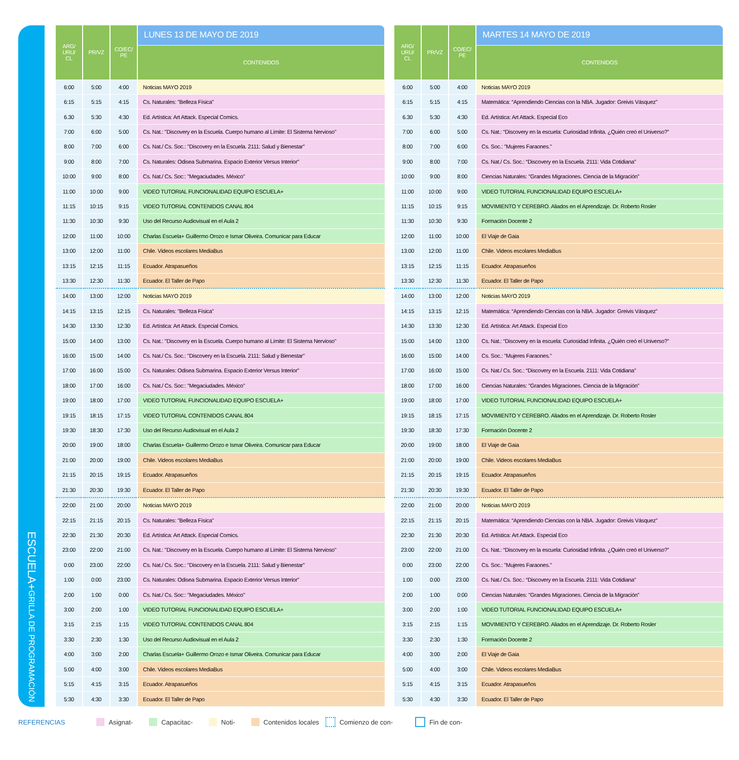ESCUELA+ GRILLA DE PROGRAMACIÓN
| ARG/ URU/ CL | PR/VZ | CO/EC/ PE | LUNES 13 DE MAYO DE 2019 |
| --- | --- | --- | --- |
| | | | CONTENIDOS |
| 6:00 | 5:00 | 4:00 | Noticias MAYO 2019 |
| 6:15 | 5:15 | 4:15 | Cs. Naturales: "Belleza Física" |
| 6.30 | 5:30 | 4:30 | Ed. Artística: Art Attack. Especial Comics. |
| 7:00 | 6:00 | 5:00 | Cs. Nat.: "Discovery en la Escuela. Cuerpo humano al Límite: El Sistema Nervioso" |
| 8:00 | 7:00 | 6:00 | Cs. Nat./ Cs. Soc.: "Discovery en la Escuela. 2111: Salud y Bienestar" |
| 9:00 | 8:00 | 7:00 | Cs. Naturales: Odisea Submarina. Espacio Exterior Versus Interior" |
| 10:00 | 9:00 | 8:00 | Cs. Nat./ Cs. Soc:: "Megaciudades. México" |
| 11:00 | 10:00 | 9:00 | VIDEO TUTORIAL FUNCIONALIDAD EQUIPO ESCUELA+ |
| 11:15 | 10:15 | 9:15 | VIDEO TUTORIAL CONTENIDOS CANAL 804 |
| 11:30 | 10:30 | 9:30 | Uso del Recurso Audiovisual en el Aula 2 |
| 12:00 | 11:00 | 10:00 | Charlas Escuela+ Guillermo Orozo e Ismar Oliveira. Comunicar para Educar |
| 13:00 | 12:00 | 11:00 | Chile. Videos escolares MediaBus |
| 13:15 | 12:15 | 11:15 | Ecuador. Atrapasueños |
| 13:30 | 12:30 | 11:30 | Ecuador. El Taller de Papo |
| 14:00 | 13:00 | 12:00 | Noticias MAYO 2019 |
| 14:15 | 13:15 | 12:15 | Cs. Naturales: "Belleza Física" |
| 14:30 | 13:30 | 12:30 | Ed. Artística: Art Attack. Especial Comics. |
| 15:00 | 14:00 | 13:00 | Cs. Nat.: "Discovery en la Escuela. Cuerpo humano al Límite: El Sistema Nervioso" |
| 16:00 | 15:00 | 14:00 | Cs. Nat./ Cs. Soc.: "Discovery en la Escuela. 2111: Salud y Bienestar" |
| 17:00 | 16:00 | 15:00 | Cs. Naturales: Odisea Submarina. Espacio Exterior Versus Interior" |
| 18:00 | 17:00 | 16:00 | Cs. Nat./ Cs. Soc:: "Megaciudades. México" |
| 19:00 | 18:00 | 17:00 | VIDEO TUTORIAL FUNCIONALIDAD EQUIPO ESCUELA+ |
| 19:15 | 18:15 | 17:15 | VIDEO TUTORIAL CONTENIDOS CANAL 804 |
| 19:30 | 18:30 | 17:30 | Uso del Recurso Audiovisual en el Aula 2 |
| 20:00 | 19:00 | 18:00 | Charlas Escuela+ Guillermo Orozo e Ismar Oliveira. Comunicar para Educar |
| 21:00 | 20:00 | 19:00 | Chile. Videos escolares MediaBus |
| 21:15 | 20:15 | 19:15 | Ecuador. Atrapasueños |
| 21:30 | 20:30 | 19:30 | Ecuador. El Taller de Papo |
| 22:00 | 21:00 | 20:00 | Noticias MAYO 2019 |
| 22:15 | 21:15 | 20:15 | Cs. Naturales: "Belleza Física" |
| 22:30 | 21:30 | 20:30 | Ed. Artística: Art Attack. Especial Comics. |
| 23:00 | 22:00 | 21:00 | Cs. Nat.: "Discovery en la Escuela. Cuerpo humano al Límite: El Sistema Nervioso" |
| 0:00 | 23:00 | 22:00 | Cs. Nat./ Cs. Soc.: "Discovery en la Escuela. 2111: Salud y Bienestar" |
| 1:00 | 0:00 | 23:00 | Cs. Naturales: Odisea Submarina. Espacio Exterior Versus Interior" |
| 2:00 | 1:00 | 0:00 | Cs. Nat./ Cs. Soc:: "Megaciudades. México" |
| 3:00 | 2:00 | 1:00 | VIDEO TUTORIAL FUNCIONALIDAD EQUIPO ESCUELA+ |
| 3:15 | 2:15 | 1:15 | VIDEO TUTORIAL CONTENIDOS CANAL 804 |
| 3:30 | 2:30 | 1:30 | Uso del Recurso Audiovisual en el Aula 2 |
| 4:00 | 3:00 | 2:00 | Charlas Escuela+ Guillermo Orozo e Ismar Oliveira. Comunicar para Educar |
| 5:00 | 4:00 | 3:00 | Chile. Videos escolares MediaBus |
| 5:15 | 4:15 | 3:15 | Ecuador. Atrapasueños |
| 5:30 | 4:30 | 3:30 | Ecuador. El Taller de Papo |
| ARG/ URU/ CL | PR/VZ | CO/EC/ PE | MARTES 14 MAYO DE 2019 |
| --- | --- | --- | --- |
| | | | CONTENIDOS |
| 6:00 | 5:00 | 4:00 | Noticias MAYO 2019 |
| 6:15 | 5:15 | 4:15 | Matemática: “Aprendiendo Ciencias con la NBA. Jugador: Greivis Vásquez” |
| 6.30 | 5:30 | 4:30 | Ed. Artística: Art Attack. Especial Eco |
| 7:00 | 6:00 | 5:00 | Cs. Nat.: “Discovery en la escuela: Curiosidad Infinita. ¿Quién creó el Universo?” |
| 8:00 | 7:00 | 6:00 | Cs. Soc.: "Mujeres Faraones." |
| 9:00 | 8:00 | 7:00 | Cs. Nat./ Cs. Soc.: “Discovery en la Escuela. 2111: Vida Cotidiana” |
| 10:00 | 9:00 | 8:00 | Ciencias Naturales: "Grandes Migraciones. Ciencia de la Migración” |
| 11:00 | 10:00 | 9:00 | VIDEO TUTORIAL FUNCIONALIDAD EQUIPO ESCUELA+ |
| 11:15 | 10:15 | 9:15 | MOVIMIENTO Y CEREBRO. Aliados en el Aprendizaje. Dr. Roberto Rosler |
| 11:30 | 10:30 | 9:30 | Formación Docente 2 |
| 12:00 | 11:00 | 10:00 | El Viaje de Gaia |
| 13:00 | 12:00 | 11:00 | Chile. Videos escolares MediaBus |
| 13:15 | 12:15 | 11:15 | Ecuador. Atrapasueños |
| 13:30 | 12:30 | 11:30 | Ecuador. El Taller de Papo |
| 14:00 | 13:00 | 12:00 | Noticias MAYO 2019 |
| 14:15 | 13:15 | 12:15 | Matemática: “Aprendiendo Ciencias con la NBA. Jugador: Greivis Vásquez” |
| 14:30 | 13:30 | 12:30 | Ed. Artística: Art Attack. Especial Eco |
| 15:00 | 14:00 | 13:00 | Cs. Nat.: “Discovery en la escuela: Curiosidad Infinita. ¿Quién creó el Universo?” |
| 16:00 | 15:00 | 14:00 | Cs. Soc.: "Mujeres Faraones." |
| 17:00 | 16:00 | 15:00 | Cs. Nat./ Cs. Soc.: “Discovery en la Escuela. 2111: Vida Cotidiana” |
| 18:00 | 17:00 | 16:00 | Ciencias Naturales: "Grandes Migraciones. Ciencia de la Migración” |
| 19:00 | 18:00 | 17:00 | VIDEO TUTORIAL FUNCIONALIDAD EQUIPO ESCUELA+ |
| 19:15 | 18:15 | 17:15 | MOVIMIENTO Y CEREBRO. Aliados en el Aprendizaje. Dr. Roberto Rosler |
| 19:30 | 18:30 | 17:30 | Formación Docente 2 |
| 20:00 | 19:00 | 18:00 | El Viaje de Gaia |
| 21:00 | 20:00 | 19:00 | Chile. Videos escolares MediaBus |
| 21:15 | 20:15 | 19:15 | Ecuador. Atrapasueños |
| 21:30 | 20:30 | 19:30 | Ecuador. El Taller de Papo |
| 22:00 | 21:00 | 20:00 | Noticias MAYO 2019 |
| 22:15 | 21:15 | 20:15 | Matemática: “Aprendiendo Ciencias con la NBA. Jugador: Greivis Vásquez” |
| 22:30 | 21:30 | 20:30 | Ed. Artística: Art Attack. Especial Eco |
| 23:00 | 22:00 | 21:00 | Cs. Nat.: “Discovery en la escuela: Curiosidad Infinita. ¿Quién creó el Universo?” |
| 0:00 | 23:00 | 22:00 | Cs. Soc.: "Mujeres Faraones." |
| 1:00 | 0:00 | 23:00 | Cs. Nat./ Cs. Soc.: “Discovery en la Escuela. 2111: Vida Cotidiana” |
| 2:00 | 1:00 | 0:00 | Ciencias Naturales: "Grandes Migraciones. Ciencia de la Migración” |
| 3:00 | 2:00 | 1:00 | VIDEO TUTORIAL FUNCIONALIDAD EQUIPO ESCUELA+ |
| 3:15 | 2:15 | 1:15 | MOVIMIENTO Y CEREBRO. Aliados en el Aprendizaje. Dr. Roberto Rosler |
| 3:30 | 2:30 | 1:30 | Formación Docente 2 |
| 4:00 | 3:00 | 2:00 | El Viaje de Gaia |
| 5:00 | 4:00 | 3:00 | Chile. Videos escolares MediaBus |
| 5:15 | 4:15 | 3:15 | Ecuador. Atrapasueños |
| 5:30 | 4:30 | 3:30 | Ecuador. El Taller de Papo |
REFERENCIAS Asignat- Capacitac- Noti- Contenidos locales Comienzo de con- Fin de con-